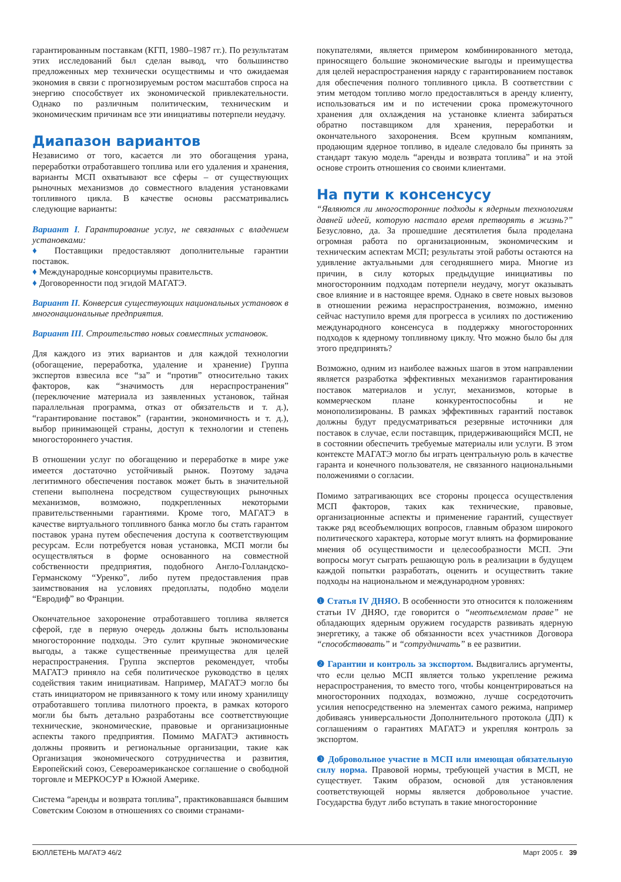гарантированным поставкам (КГП, 1980–1987 гг.). По результатам этих исследований был сделан вывод, что большинство предложенных мер технически осуществимы и что ожидаемая экономия в связи с прогнозируемым ростом масштабов спроса на энергию способствует их экономической привлекательности. Однако по различным политическим, техническим и экономическим причинам все эти инициативы потерпели неудачу.
Диапазон вариантов
Независимо от того, касается ли это обогащения урана, переработки отработавшего топлива или его удаления и хранения, варианты МСП охватывают все сферы – от существующих рыночных механизмов до совместного владения установками топливного цикла. В качестве основы рассматривались следующие варианты:
Вариант I. Гарантирование услуг, не связанных с владением установками:
♦ Поставщики предоставляют дополнительные гарантии поставок.
♦ Международные консорциумы правительств.
♦ Договоренности под эгидой МАГАТЭ.
Вариант II. Конверсия существующих национальных установок в многонациональные предприятия.
Вариант III. Строительство новых совместных установок.
Для каждого из этих вариантов и для каждой технологии (обогащение, переработка, удаление и хранение) Группа экспертов взвесила все “за” и “против” относительно таких факторов, как “значимость для нераспространения” (переключение материала из заявленных установок, тайная параллельная программа, отказ от обязательств и т. д.), “гарантирование поставок” (гарантии, экономичность и т. д.), выбор принимающей страны, доступ к технологии и степень многостороннего участия.
В отношении услуг по обогащению и переработке в мире уже имеется достаточно устойчивый рынок. Поэтому задача легитимного обеспечения поставок может быть в значительной степени выполнена посредством существующих рыночных механизмов, возможно, подкрепленных некоторыми правительственными гарантиями. Кроме того, МАГАТЭ в качестве виртуального топливного банка могло бы стать гарантом поставок урана путем обеспечения доступа к соответствующим ресурсам. Если потребуется новая установка, МСП могли бы осуществляться в форме основанного на совместной собственности предприятия, подобного Англо-Голландско-Германскому “Уренко”, либо путем предоставления прав заимствования на условиях предоплаты, подобно модели “Евродиф” во Франции.
Окончательное захоронение отработавшего топлива является сферой, где в первую очередь должны быть использованы многосторонние подходы. Это сулит крупные экономические выгоды, а также существенные преимущества для целей нераспространения. Группа экспертов рекомендует, чтобы МАГАТЭ приняло на себя политическое руководство в целях содействия таким инициативам. Например, МАГАТЭ могло бы стать инициатором не привязанного к тому или иному хранилищу отработавшего топлива пилотного проекта, в рамках которого могли бы быть детально разработаны все соответствующие технические, экономические, правовые и организационные аспекты такого предприятия. Помимо МАГАТЭ активность должны проявить и региональные организации, такие как Организация экономического сотрудничества и развития, Европейский союз, Североамериканское соглашение о свободной торговле и МЕРКОСУР в Южной Америке.
Система “аренды и возврата топлива”, практиковавшаяся бывшим Советским Союзом в отношениях со своими странами-
покупателями, является примером комбинированного метода, приносящего большие экономические выгоды и преимущества для целей нераспространения наряду с гарантированием поставок для обеспечения полного топливного цикла. В соответствии с этим методом топливо могло предоставляться в аренду клиенту, использоваться им и по истечении срока промежуточного хранения для охлаждения на установке клиента забираться обратно поставщиком для хранения, переработки и окончательного захоронения. Всем крупным компаниям, продающим ядерное топливо, в идеале следовало бы принять за стандарт такую модель “аренды и возврата топлива” и на этой основе строить отношения со своими клиентами.
На пути к консенсусу
“Являются ли многосторонние подходы к ядерным технологиям давней идеей, которую настало время претворять в жизнь?” Безусловно, да. За прошедшие десятилетия была проделана огромная работа по организационным, экономическим и техническим аспектам МСП; результаты этой работы остаются на удивление актуальными для сегодняшнего мира. Многие из причин, в силу которых предыдущие инициативы по многосторонним подходам потерпели неудачу, могут оказывать свое влияние и в настоящее время. Однако в свете новых вызовов в отношении режима нераспространения, возможно, именно сейчас наступило время для прогресса в усилиях по достижению международного консенсуса в поддержку многосторонних подходов к ядерному топливному циклу. Что можно было бы для этого предпринять?
Возможно, одним из наиболее важных шагов в этом направлении является разработка эффективных механизмов гарантирования поставок материалов и услуг, механизмов, которые в коммерческом плане конкурентоспособны и не монополизированы. В рамках эффективных гарантий поставок должны будут предусматриваться резервные источники для поставок в случае, если поставщик, придерживающийся МСП, не в состоянии обеспечить требуемые материалы или услуги. В этом контексте МАГАТЭ могло бы играть центральную роль в качестве гаранта и конечного пользователя, не связанного национальными положениями о согласии.
Помимо затрагивающих все стороны процесса осуществления МСП факторов, таких как технические, правовые, организационные аспекты и применение гарантий, существует также ряд всеобъемлющих вопросов, главным образом широкого политического характера, которые могут влиять на формирование мнения об осуществимости и целесообразности МСП. Эти вопросы могут сыграть решающую роль в реализации в будущем каждой попытки разработать, оценить и осуществить такие подходы на национальном и международном уровнях:
❶ Статья IV ДНЯО. В особенности это относится к положениям статьи IV ДНЯО, где говорится о “неотъемлемом праве” не обладающих ядерным оружием государств развивать ядерную энергетику, а также об обязанности всех участников Договора “способствовать” и “сотрудничать” в ее развитии.
❷ Гарантии и контроль за экспортом. Выдвигались аргументы, что если целью МСП является только укрепление режима нераспространения, то вместо того, чтобы концентрироваться на многосторонних подходах, возможно, лучше сосредоточить усилия непосредственно на элементах самого режима, например добиваясь универсальности Дополнительного протокола (ДП) к соглашениям о гарантиях МАГАТЭ и укрепляя контроль за экспортом.
❸ Добровольное участие в МСП или имеющая обязательную силу норма. Правовой нормы, требующей участия в МСП, не существует. Таким образом, основой для установления соответствующей нормы является добровольное участие. Государства будут либо вступать в такие многосторонние
БЮЛЛЕТЕНЬ МАГАТЭ 46/2 Март 2005 г. 39